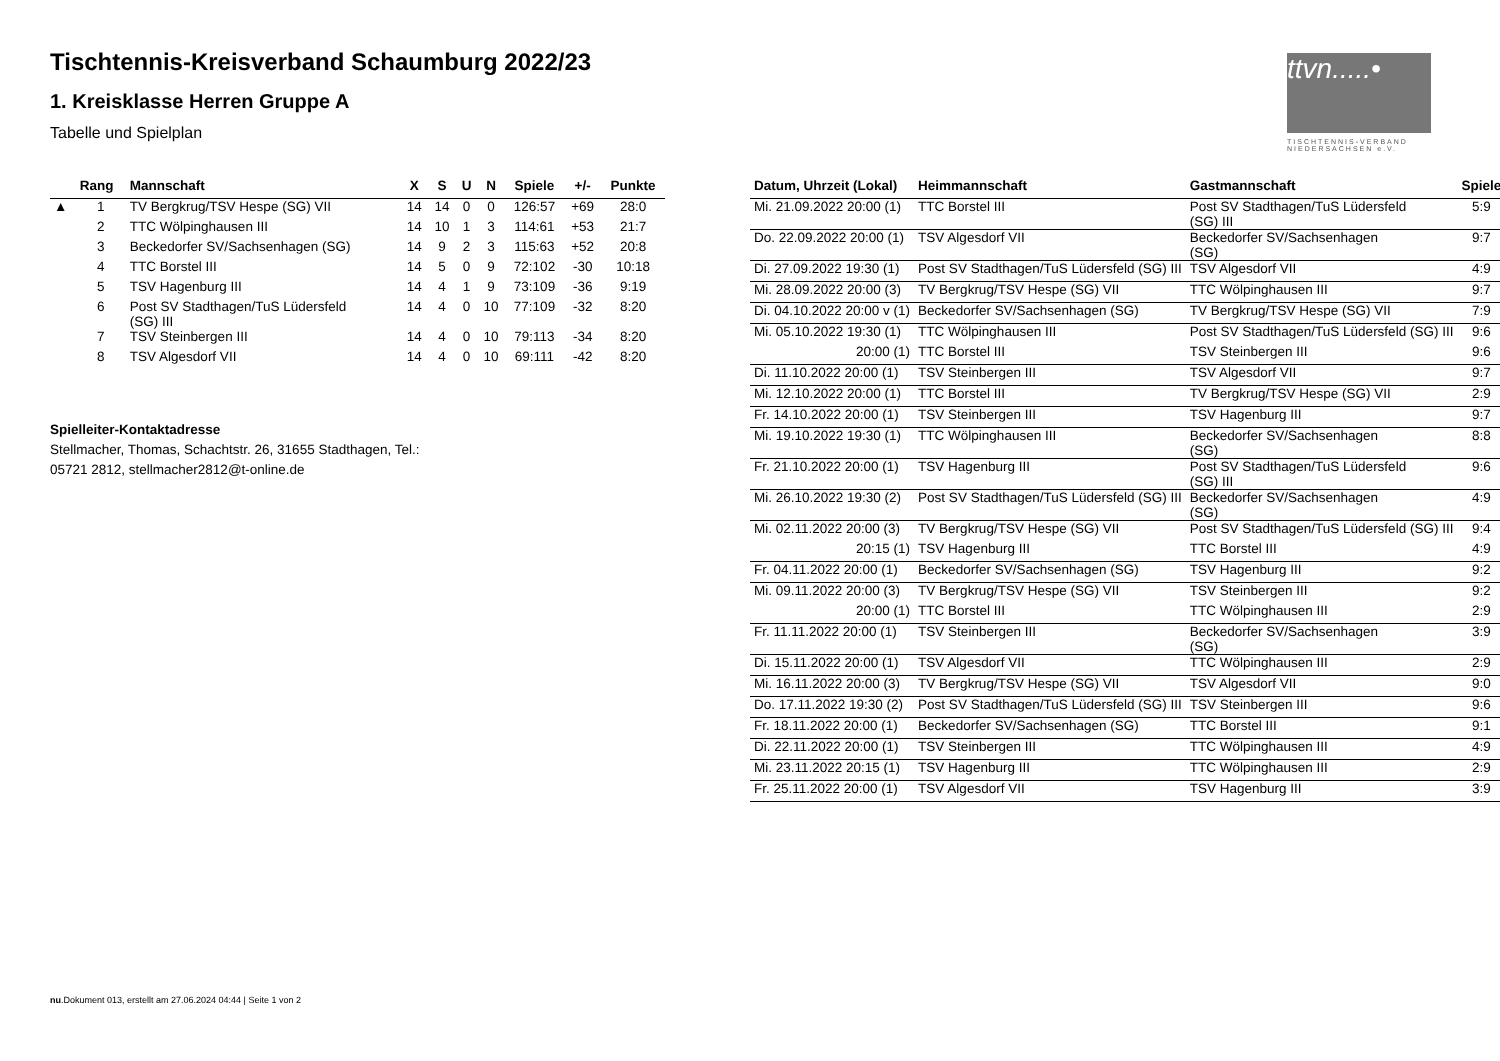Tischtennis-Kreisverband Schaumburg 2022/23
1. Kreisklasse Herren Gruppe A
Tabelle und Spielplan
ttvn.....•
TISCHTENNIS-VERBAND
NIEDERSACHSEN e.V.
| | Rang | Mannschaft | X | S | U | N | Spiele | +/- | Punkte |
| --- | --- | --- | --- | --- | --- | --- | --- | --- | --- |
| ▲ | 1 | TV Bergkrug/TSV Hespe (SG) VII | 14 | 14 | 0 | 0 | 126:57 | +69 | 28:0 |
| | 2 | TTC Wölpinghausen III | 14 | 10 | 1 | 3 | 114:61 | +53 | 21:7 |
| | 3 | Beckedorfer SV/Sachsenhagen (SG) | 14 | 9 | 2 | 3 | 115:63 | +52 | 20:8 |
| | 4 | TTC Borstel III | 14 | 5 | 0 | 9 | 72:102 | -30 | 10:18 |
| | 5 | TSV Hagenburg III | 14 | 4 | 1 | 9 | 73:109 | -36 | 9:19 |
| | 6 | Post SV Stadthagen/TuS Lüdersfeld (SG) III | 14 | 4 | 0 | 10 | 77:109 | -32 | 8:20 |
| | 7 | TSV Steinbergen III | 14 | 4 | 0 | 10 | 79:113 | -34 | 8:20 |
| | 8 | TSV Algesdorf VII | 14 | 4 | 0 | 10 | 69:111 | -42 | 8:20 |
Spielleiter-Kontaktadresse
Stellmacher, Thomas, Schachtstr. 26, 31655 Stadthagen, Tel.:
05721 2812, stellmacher2812@t-online.de
| Datum, Uhrzeit (Lokal) | Heimmannschaft | Gastmannschaft | Spiele |
| --- | --- | --- | --- |
| Mi. 21.09.2022 20:00 (1) | TTC Borstel III | Post SV Stadthagen/TuS Lüdersfeld (SG) III | 5:9 |
| Do. 22.09.2022 20:00 (1) | TSV Algesdorf VII | Beckedorfer SV/Sachsenhagen (SG) | 9:7 |
| Di. 27.09.2022 19:30 (1) | Post SV Stadthagen/TuS Lüdersfeld (SG) III | TSV Algesdorf VII | 4:9 |
| Mi. 28.09.2022 20:00 (3) | TV Bergkrug/TSV Hespe (SG) VII | TTC Wölpinghausen III | 9:7 |
| Di. 04.10.2022 20:00 v (1) | Beckedorfer SV/Sachsenhagen (SG) | TV Bergkrug/TSV Hespe (SG) VII | 7:9 |
| Mi. 05.10.2022 19:30 (1) | TTC Wölpinghausen III | Post SV Stadthagen/TuS Lüdersfeld (SG) III | 9:6 |
| 20:00 (1) | TTC Borstel III | TSV Steinbergen III | 9:6 |
| Di. 11.10.2022 20:00 (1) | TSV Steinbergen III | TSV Algesdorf VII | 9:7 |
| Mi. 12.10.2022 20:00 (1) | TTC Borstel III | TV Bergkrug/TSV Hespe (SG) VII | 2:9 |
| Fr. 14.10.2022 20:00 (1) | TSV Steinbergen III | TSV Hagenburg III | 9:7 |
| Mi. 19.10.2022 19:30 (1) | TTC Wölpinghausen III | Beckedorfer SV/Sachsenhagen (SG) | 8:8 |
| Fr. 21.10.2022 20:00 (1) | TSV Hagenburg III | Post SV Stadthagen/TuS Lüdersfeld (SG) III | 9:6 |
| Mi. 26.10.2022 19:30 (2) | Post SV Stadthagen/TuS Lüdersfeld (SG) III | Beckedorfer SV/Sachsenhagen (SG) | 4:9 |
| Mi. 02.11.2022 20:00 (3) | TV Bergkrug/TSV Hespe (SG) VII | Post SV Stadthagen/TuS Lüdersfeld (SG) III | 9:4 |
| 20:15 (1) | TSV Hagenburg III | TTC Borstel III | 4:9 |
| Fr. 04.11.2022 20:00 (1) | Beckedorfer SV/Sachsenhagen (SG) | TSV Hagenburg III | 9:2 |
| Mi. 09.11.2022 20:00 (3) | TV Bergkrug/TSV Hespe (SG) VII | TSV Steinbergen III | 9:2 |
| 20:00 (1) | TTC Borstel III | TTC Wölpinghausen III | 2:9 |
| Fr. 11.11.2022 20:00 (1) | TSV Steinbergen III | Beckedorfer SV/Sachsenhagen (SG) | 3:9 |
| Di. 15.11.2022 20:00 (1) | TSV Algesdorf VII | TTC Wölpinghausen III | 2:9 |
| Mi. 16.11.2022 20:00 (3) | TV Bergkrug/TSV Hespe (SG) VII | TSV Algesdorf VII | 9:0 |
| Do. 17.11.2022 19:30 (2) | Post SV Stadthagen/TuS Lüdersfeld (SG) III | TSV Steinbergen III | 9:6 |
| Fr. 18.11.2022 20:00 (1) | Beckedorfer SV/Sachsenhagen (SG) | TTC Borstel III | 9:1 |
| Di. 22.11.2022 20:00 (1) | TSV Steinbergen III | TTC Wölpinghausen III | 4:9 |
| Mi. 23.11.2022 20:15 (1) | TSV Hagenburg III | TTC Wölpinghausen III | 2:9 |
| Fr. 25.11.2022 20:00 (1) | TSV Algesdorf VII | TSV Hagenburg III | 3:9 |
nu.Dokument 013, erstellt am 27.06.2024 04:44 | Seite 1 von 2